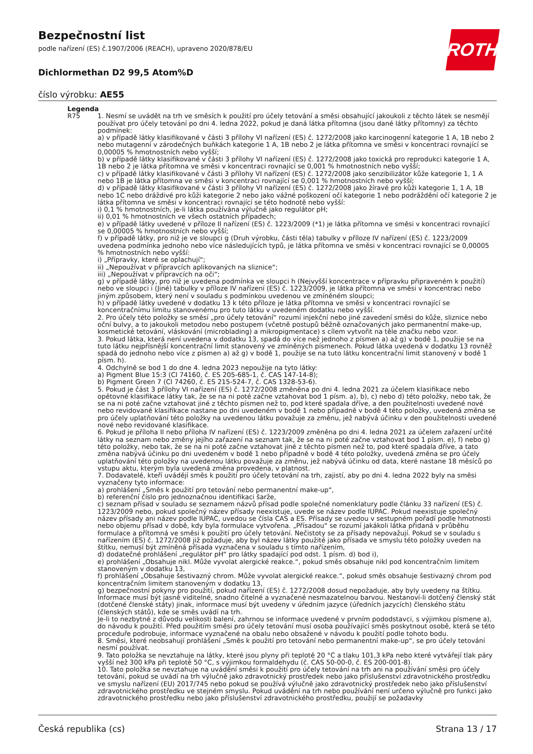Bezpečnostní list
podle nařízení (ES) č.1907/2006 (REACH), upraveno 2020/878/EU
Dichlormethan D2 99,5 Atom%D
číslo výrobku: AE55
ROTH
Legenda
| R75 | 1. Nesmí se uvádět na trh ve směsích k použití pro účely tetování a směsi obsahující jakoukoli z těchto látek se nesmějí používat pro účely tetování po dni 4. ledna 2022, pokud je daná látka přítomna (jsou dané látky přítomny) za těchto podmínek: a) v případě látky klasifikované v části 3 přílohy VI nařízení (ES) č. 1272/2008 jako karcinogenní kategorie 1 A, 1B nebo 2 nebo mutagenní v zárodečných buňkách kategorie 1 A, 1B nebo 2 je látka přítomna ve směsi v koncentraci rovnající se 0,00005 % hmotnostních nebo vyšší; b) v případě látky klasifikované v části 3 přílohy VI nařízení (ES) č. 1272/2008 jako toxická pro reprodukci kategorie 1 A, 1B nebo 2 je látka přítomna ve směsi v koncentraci rovnající se 0,001 % hmotnostních nebo vyšší; c) v případě látky klasifikované v části 3 přílohy VI nařízení (ES) č. 1272/2008 jako senzibilizátor kůže kategorie 1, 1 A nebo 1B je látka přítomna ve směsi v koncentraci rovnající se 0,001 % hmotnostních nebo vyšší; d) v případě látky klasifikované v části 3 přílohy VI nařízení (ES) č. 1272/2008 jako žíravé pro kůži kategorie 1, 1 A, 1B nebo 1C nebo dráždivé pro kůži kategorie 2 nebo jako vážné poškození očí kategorie 1 nebo podráždění očí kategorie 2 je látka přítomna ve směsi v koncentraci rovnající se této hodnotě nebo vyšší: i) 0,1 % hmotnostních, je-li látka používána výlučně jako regulátor pH; ii) 0,01 % hmotnostních ve všech ostatních případech; e) v případě látky uvedené v příloze II nařízení (ES) č. 1223/2009 (*1) je látka přítomna ve směsi v koncentraci rovnající se 0,00005 % hmotnostních nebo vyšší; f) v případě látky, pro niž je ve sloupci g (Druh výrobku, části těla) tabulky v příloze IV nařízení (ES) č. 1223/2009 uvedena podmínka jednoho nebo více následujících typů, je látka přítomna ve směsi v koncentraci rovnající se 0,00005 % hmotnostních nebo vyšší: i) „Přípravky, které se oplachují“; ii) „Nepoužívat v přípravcích aplikovaných na sliznice“; iii) „Nepoužívat v přípravcích na oči“; g) v případě látky, pro niž je uvedena podmínka ve sloupci h (Nejvyšší koncentrace v přípravku připraveném k použití) nebo ve sloupci i (Jiné) tabulky v příloze IV nařízení (ES) č. 1223/2009, je látka přítomna ve směsi v koncentraci nebo jiným způsobem, který není v souladu s podmínkou uvedenou ve zmíněném sloupci; h) v případě látky uvedené v dodatku 13 k této příloze je látka přítomna ve směsi v koncentraci rovnající se koncentračnímu limitu stanovenému pro tuto látku v uvedeném dodatku nebo vyšší. 2. Pro účely této položky se směsí „pro účely tetování“ rozumí injekční nebo jiné zavedení směsi do kůže, sliznice nebo oční bulvy, a to jakoukoli metodou nebo postupem (včetně postupů běžně označovaných jako permanentní make-up, kosmetické tetování, vláskování (microblading) a mikropigmentace) s cílem vytvořit na těle značku nebo vzor. 3. Pokud látka, která není uvedena v dodatku 13, spadá do více než jednoho z písmen a) až g) v bodě 1, použije se na tuto látku nejpřísnější koncentrační limit stanovený ve zmíněných písmenech. Pokud látka uvedená v dodatku 13 rovněž spadá do jednoho nebo více z písmen a) až g) v bodě 1, použije se na tuto látku koncentrační limit stanovený v bodě 1 písm. h). 4. Odchylně se bod 1 do dne 4. ledna 2023 nepoužije na tyto látky: a) Pigment Blue 15:3 (CI 74160, č. ES 205-685-1, č. CAS 147-14-8); b) Pigment Green 7 (CI 74260, č. ES 215-524-7, č. CAS 1328-53-6). 5. Pokud je část 3 přílohy VI nařízení (ES) č. 1272/2008 změněna po dni 4. ledna 2021 za účelem klasifikace nebo opětovné klasifikace látky tak, že se na ni poté začne vztahovat bod 1 písm. a), b), c) nebo d) této položky, nebo tak, že se na ni poté začne vztahovat jiné z těchto písmen než to, pod které spadala dříve, a den použitelnosti uvedené nové nebo revidované klasifikace nastane po dni uvedeném v bodě 1 nebo případně v bodě 4 této položky, uvedená změna se pro účely uplatňování této položky na uvedenou látku považuje za změnu, jež nabývá účinku v den použitelnosti uvedené nové nebo revidované klasifikace. 6. Pokud je příloha II nebo příloha IV nařízení (ES) č. 1223/2009 změněna po dni 4. ledna 2021 za účelem zařazení určité látky na seznam nebo změny jejího zařazení na seznam tak, že se na ni poté začne vztahovat bod 1 písm. e), f) nebo g) této položky, nebo tak, že se na ni poté začne vztahovat jiné z těchto písmen než to, pod které spadala dříve, a tato změna nabývá účinku po dni uvedeném v bodě 1 nebo případně v bodě 4 této položky, uvedená změna se pro účely uplatňování této položky na uvedenou látku považuje za změnu, jež nabývá účinku od data, které nastane 18 měsíců po vstupu aktu, kterým byla uvedená změna provedena, v platnost. 7. Dodavatelé, kteří uvádějí směs k použití pro účely tetování na trh, zajistí, aby po dni 4. ledna 2022 byly na směsi vyznačeny tyto informace: a) prohlášení „Směs k použití pro tetování nebo permanentní make-up“, b) referenční číslo pro jednoznačnou identifikaci šarže, c) seznam přísad v souladu se seznamem názvů přísad podle společné nomenklatury podle článku 33 nařízení (ES) č. 1223/2009 nebo, pokud společný název přísady neexistuje, uvede se název podle IUPAC. Pokud neexistuje společný název přísady ani název podle IUPAC, uvedou se čísla CAS a ES. Přísady se uvedou v sestupném pořadí podle hmotnosti nebo objemu přísad v době, kdy byla formulace vytvořena. „Přísadou“ se rozumí jakákoli látka přidaná v průběhu formulace a přítomná ve směsi k použití pro účely tetování. Nečistoty se za přísady nepovažují. Pokud se v souladu s nařízením (ES) č. 1272/2008 již požaduje, aby byl název látky použité jako přísada ve smyslu této položky uveden na štítku, nemusí být zmíněná přísada vyznačena v souladu s tímto nařízením, d) dodatečné prohlášení „regulátor pH“ pro látky spadající pod odst. 1 písm. d) bod i), e) prohlášení „Obsahuje nikl. Může vyvolat alergické reakce.“, pokud směs obsahuje nikl pod koncentračním limitem stanoveným v dodatku 13, f) prohlášení „Obsahuje šestivazný chrom. Může vyvolat alergické reakce.“, pokud směs obsahuje šestivazný chrom pod koncentračním limitem stanoveným v dodatku 13, g) bezpečnostní pokyny pro použití, pokud nařízení (ES) č. 1272/2008 dosud nepožaduje, aby byly uvedeny na štítku. Informace musí být jasně viditelné, snadno čitelné a vyznačené nesmazatelnou barvou. Nestanoví-li dotčený členský stát (dotčené členské státy) jinak, informace musí být uvedeny v úředním jazyce (úředních jazycích) členského státu (členských států), kde se směs uvádí na trh. Je-li to nezbytné z důvodu velikosti balení, zahrnou se informace uvedené v prvním pododstavci, s výjimkou písmene a), do návodu k použití. Před použitím směsi pro účely tetování musí osoba používající směs poskytnout osobě, která se této proceduře podrobuje, informace vyznačené na obalu nebo obsažené v návodu k použití podle tohoto bodu. 8. Směsi, které neobsahují prohlášení „Směs k použití pro tetování nebo permanentní make-up“, se pro účely tetování nesmí používat. 9. Tato položka se nevztahuje na látky, které jsou plyny při teplotě 20 °C a tlaku 101,3 kPa nebo které vytvářejí tlak páry vyšší než 300 kPa při teplotě 50 °C, s výjimkou formaldehydu (č. CAS 50-00-0, č. ES 200-001-8). 10. Tato položka se nevztahuje na uvádění směsi k použití pro účely tetování na trh ani na používání směsi pro účely tetování, pokud se uvádí na trh výlučně jako zdravotnický prostředek nebo jako příslušenství zdravotnického prostředku ve smyslu nařízení (EU) 2017/745 nebo pokud se používá výlučně jako zdravotnický prostředek nebo jako příslušenství zdravotnického prostředku ve stejném smyslu. Pokud uvádění na trh nebo používání není určeno výlučně pro funkci jako zdravotnického prostředku nebo jako příslušenství zdravotnického prostředku, použijí se požadavky |
Česká republika (cs) Strana 13 / 17